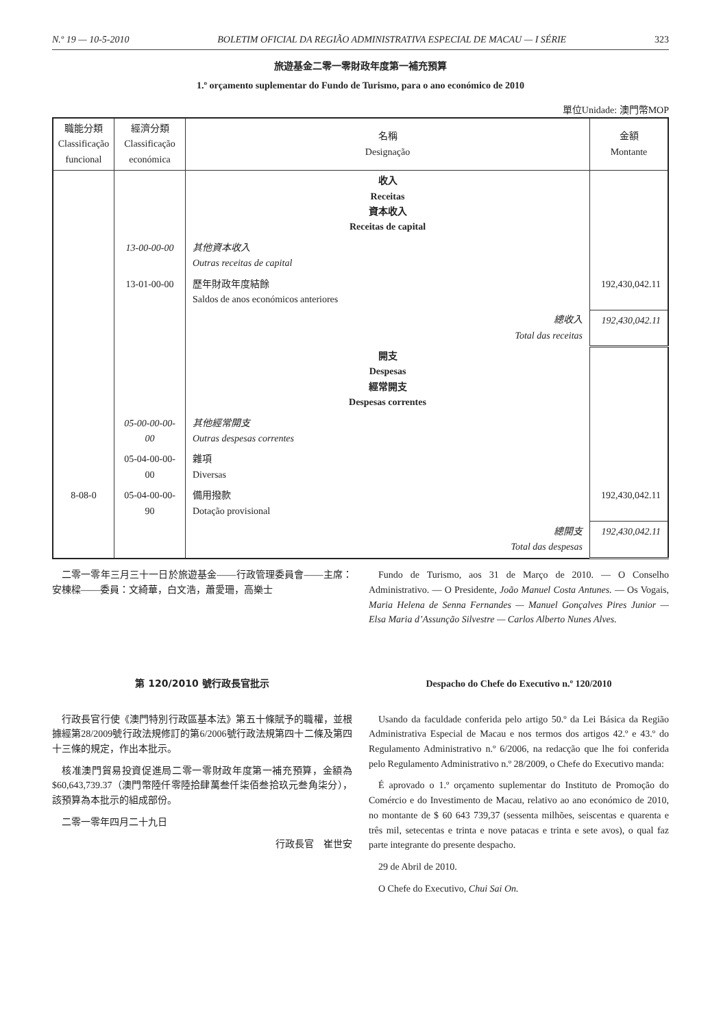N.º 19 — 10-5-2010 BOLETIM OFICIAL DA REGIÃO ADMINISTRATIVA ESPECIAL DE MACAU — I SÉRIE 323
旅遊基金二零一零財政年度第一補充預算
1.º orçamento suplementar do Fundo de Turismo, para o ano económico de 2010
單位Unidade: 澳門幣MOP
| 職能分類 Classificação funcional | 經濟分類 Classificação económica | 名稱 Designação | 金額 Montante |
| --- | --- | --- | --- |
| | | 收入 Receitas 資本收入 Receitas de capital | |
| | 13-00-00-00 | 其他資本收入 Outras receitas de capital | |
| | 13-01-00-00 | 歷年財政年度結餘 Saldos de anos económicos anteriores | 192,430,042.11 |
| | | 總收入 Total das receitas | 192,430,042.11 |
| | | 開支 Despesas 經常開支 Despesas correntes | |
| | 05-00-00-00-00 | 其他經常開支 Outras despesas correntes | |
| | 05-04-00-00-00 | 雜項 Diversas | |
| 8-08-0 | 05-04-00-00-90 | 備用撥款 Dotação provisional | 192,430,042.11 |
| | | 總開支 Total das despesas | 192,430,042.11 |
二零一零年三月三十一日於旅遊基金——行政管理委員會——主席：安棟樑——委員：文綺華，白文浩，蕭愛珊，高樂士
Fundo de Turismo, aos 31 de Março de 2010. — O Conselho Administrativo. — O Presidente, João Manuel Costa Antunes. — Os Vogais, Maria Helena de Senna Fernandes — Manuel Gonçalves Pires Junior — Elsa Maria d’Assunção Silvestre — Carlos Alberto Nunes Alves.
第 120/2010 號行政長官批示
行政長官行使《澳門特別行政區基本法》第五十條賦予的職權，並根據經第28/2009號行政法規修訂的第6/2006號行政法規第四十二條及第四十三條的規定，作出本批示。
核准澳門貿易投資促進局二零一零財政年度第一補充預算，金額為$60,643,739.37（澳門幣陸仟零陸拾肆萬叁仟柒佰叁拾玖元叁角柒分），該預算為本批示的組成部份。
二零一零年四月二十九日
行政長官　崔世安
Despacho do Chefe do Executivo n.º 120/2010
Usando da faculdade conferida pelo artigo 50.º da Lei Básica da Região Administrativa Especial de Macau e nos termos dos artigos 42.º e 43.º do Regulamento Administrativo n.º 6/2006, na redacção que lhe foi conferida pelo Regulamento Administrativo n.º 28/2009, o Chefe do Executivo manda:
É aprovado o 1.º orçamento suplementar do Instituto de Promoção do Comércio e do Investimento de Macau, relativo ao ano económico de 2010, no montante de $ 60 643 739,37 (sessenta milhões, seiscentas e quarenta e três mil, setecentas e trinta e nove patacas e trinta e sete avos), o qual faz parte integrante do presente despacho.
29 de Abril de 2010.
O Chefe do Executivo, Chui Sai On.